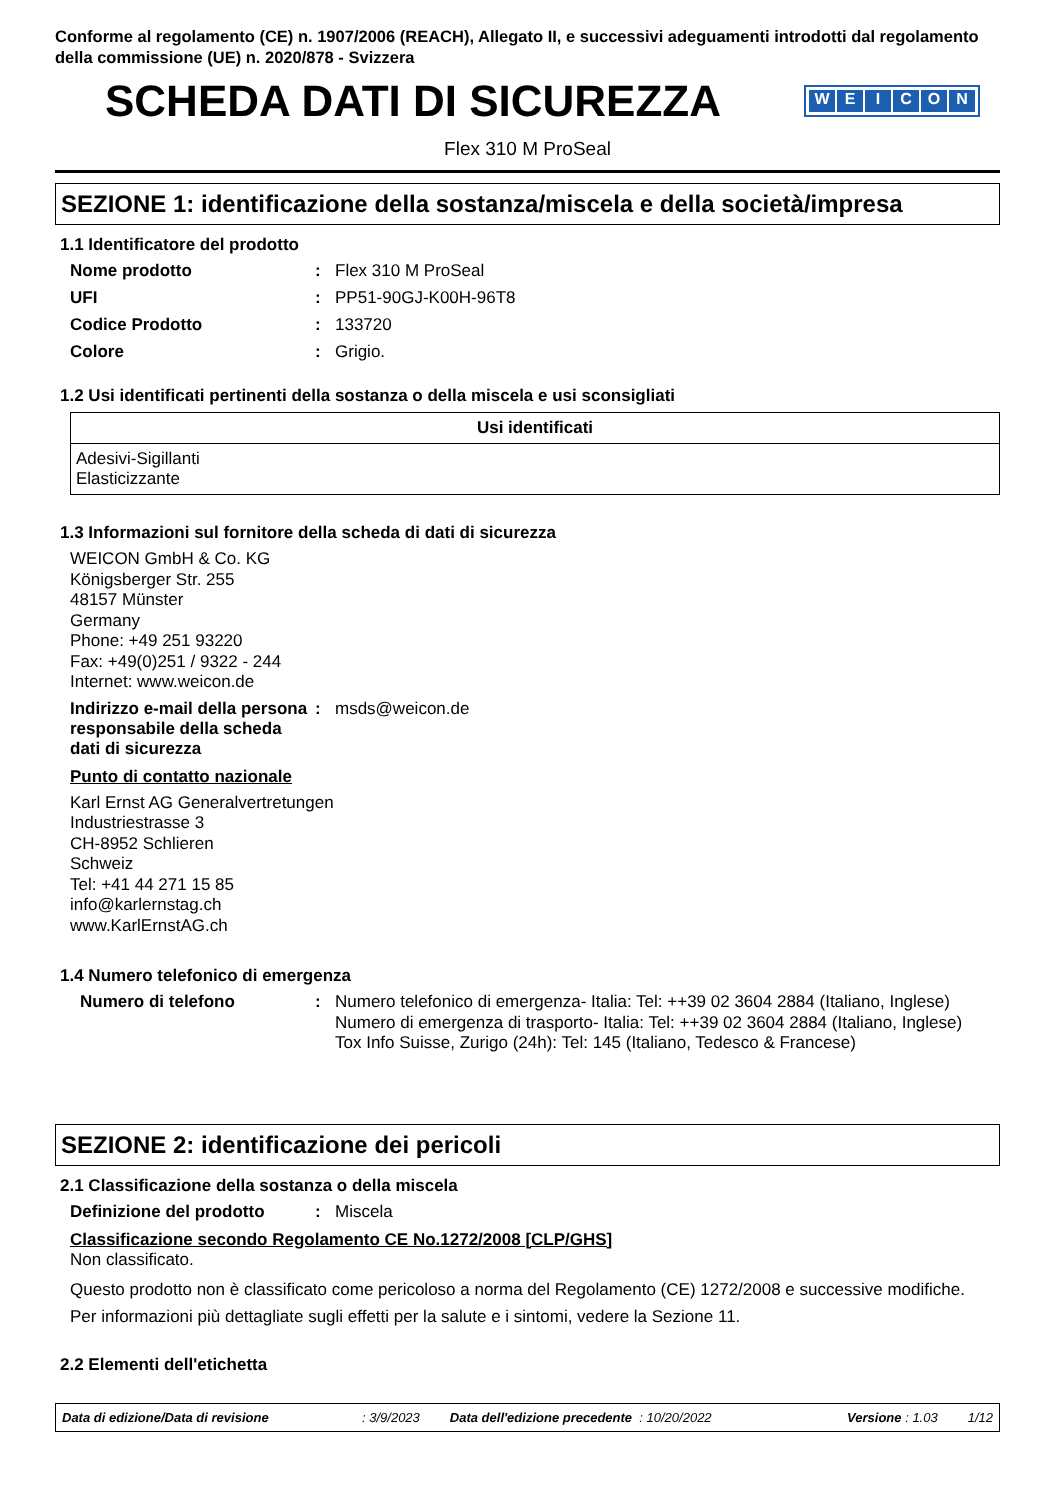Conforme al regolamento (CE) n. 1907/2006 (REACH), Allegato II, e successivi adeguamenti introdotti dal regolamento della commissione (UE) n. 2020/878 - Svizzera
SCHEDA DATI DI SICUREZZA
WEICON
Flex 310 M ProSeal
SEZIONE 1: identificazione della sostanza/miscela e della società/impresa
1.1 Identificatore del prodotto
Nome prodotto : Flex 310 M ProSeal
UFI : PP51-90GJ-K00H-96T8
Codice Prodotto : 133720
Colore : Grigio.
1.2 Usi identificati pertinenti della sostanza o della miscela e usi sconsigliati
| Usi identificati |
| --- |
| Adesivi-Sigillanti Elasticizzante |
1.3 Informazioni sul fornitore della scheda di dati di sicurezza
WEICON GmbH & Co. KG
Königsberger Str. 255
48157 Münster
Germany
Phone: +49 251 93220
Fax: +49(0)251 / 9322 - 244
Internet: www.weicon.de
Indirizzo e-mail della persona responsabile della scheda dati di sicurezza
: msds@weicon.de
Punto di contatto nazionale
Karl Ernst AG Generalvertretungen
Industriestrasse 3
CH-8952 Schlieren
Schweiz
Tel: +41 44 271 15 85
info@karlernstag.ch
www.KarlErnstAG.ch
1.4 Numero telefonico di emergenza
Numero di telefono :
Numero telefonico di emergenza- Italia: Tel: ++39 02 3604 2884 (Italiano, Inglese)
Numero di emergenza di trasporto- Italia: Tel: ++39 02 3604 2884 (Italiano, Inglese)
Tox Info Suisse, Zurigo (24h): Tel: 145 (Italiano, Tedesco & Francese)
SEZIONE 2: identificazione dei pericoli
2.1 Classificazione della sostanza o della miscela
Definizione del prodotto : Miscela
Classificazione secondo Regolamento CE No.1272/2008 [CLP/GHS]
Non classificato.
Questo prodotto non è classificato come pericoloso a norma del Regolamento (CE) 1272/2008 e successive modifiche.
Per informazioni più dettagliate sugli effetti per la salute e i sintomi, vedere la Sezione 11.
2.2 Elementi dell'etichetta
Data di edizione/Data di revisione: 3/9/2023 Data dell'edizione precedente : 10/20/2022 Versione : 1.03 1/12